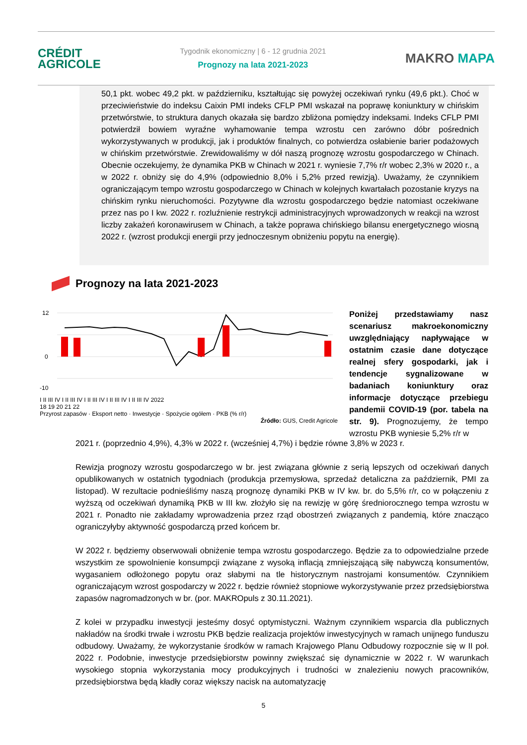CRÉDIT
AGRICOLE
Tygodnik ekonomiczny | 6 - 12 grudnia 2021
Prognozy na lata 2021-2023
MAKRO MAPA
50,1 pkt. wobec 49,2 pkt. w październiku, kształtując się powyżej oczekiwań rynku (49,6 pkt.). Choć w przeciwieństwie do indeksu Caixin PMI indeks CFLP PMI wskazał na poprawę koniunktury w chińskim przetwórstwie, to struktura danych okazała się bardzo zbliżona pomiędzy indeksami. Indeks CFLP PMI potwierdził bowiem wyraźne wyhamowanie tempa wzrostu cen zarówno dóbr pośrednich wykorzystywanych w produkcji, jak i produktów finalnych, co potwierdza osłabienie barier podażowych w chińskim przetwórstwie. Zrewidowaliśmy w dół naszą prognozę wzrostu gospodarczego w Chinach. Obecnie oczekujemy, że dynamika PKB w Chinach w 2021 r. wyniesie 7,7% r/r wobec 2,3% w 2020 r., a w 2022 r. obniży się do 4,9% (odpowiednio 8,0% i 5,2% przed rewizją). Uważamy, że czynnikiem ograniczającym tempo wzrostu gospodarczego w Chinach w kolejnych kwartałach pozostanie kryzys na chińskim rynku nieruchomości. Pozytywne dla wzrostu gospodarczego będzie natomiast oczekiwane przez nas po I kw. 2022 r. rozluźnienie restrykcji administracyjnych wprowadzonych w reakcji na wzrost liczby zakażeń koronawirusem w Chinach, a także poprawa chińskiego bilansu energetycznego wiosną 2022 r. (wzrost produkcji energii przy jednoczesnym obniżeniu popytu na energię).
Prognozy na lata 2021-2023
12
0
-10
I II III IV I II III IV I II III IV I II III IV I II III IV 2022
18 19 20 21 22
Przyrost zapasów · Eksport netto · Inwestycje · Spożycie ogółem · PKB (% r/r)
Źródło: GUS, Credit Agricole
Poniżej przedstawiamy nasz scenariusz makroekonomiczny uwzględniający napływające w ostatnim czasie dane dotyczące realnej sfery gospodarki, jak i tendencje sygnalizowane w badaniach koniunktury oraz informacje dotyczące przebiegu pandemii COVID-19 (por. tabela na str. 9). Prognozujemy, że tempo wzrostu PKB wyniesie 5,2% r/r w
2021 r. (poprzednio 4,9%), 4,3% w 2022 r. (wcześniej 4,7%) i będzie równe 3,8% w 2023 r.
Rewizja prognozy wzrostu gospodarczego w br. jest związana głównie z serią lepszych od oczekiwań danych opublikowanych w ostatnich tygodniach (produkcja przemysłowa, sprzedaż detaliczna za październik, PMI za listopad). W rezultacie podnieśliśmy naszą prognozę dynamiki PKB w IV kw. br. do 5,5% r/r, co w połączeniu z wyższą od oczekiwań dynamiką PKB w III kw. złożyło się na rewizję w górę średniorocznego tempa wzrostu w 2021 r. Ponadto nie zakładamy wprowadzenia przez rząd obostrzeń związanych z pandemią, które znacząco ograniczyłyby aktywność gospodarczą przed końcem br.
W 2022 r. będziemy obserwowali obniżenie tempa wzrostu gospodarczego. Będzie za to odpowiedzialne przede wszystkim ze spowolnienie konsumpcji związane z wysoką inflacją zmniejszającą siłę nabywczą konsumentów, wygasaniem odłożonego popytu oraz słabymi na tle historycznym nastrojami konsumentów. Czynnikiem ograniczającym wzrost gospodarczy w 2022 r. będzie również stopniowe wykorzystywanie przez przedsiębiorstwa zapasów nagromadzonych w br. (por. MAKROpuls z 30.11.2021).
Z kolei w przypadku inwestycji jesteśmy dosyć optymistyczni. Ważnym czynnikiem wsparcia dla publicznych nakładów na środki trwałe i wzrostu PKB będzie realizacja projektów inwestycyjnych w ramach unijnego funduszu odbudowy. Uważamy, że wykorzystanie środków w ramach Krajowego Planu Odbudowy rozpocznie się w II poł. 2022 r. Podobnie, inwestycje przedsiębiorstw powinny zwiększać się dynamicznie w 2022 r. W warunkach wysokiego stopnia wykorzystania mocy produkcyjnych i trudności w znalezieniu nowych pracowników, przedsiębiorstwa będą kładły coraz większy nacisk na automatyzację
5